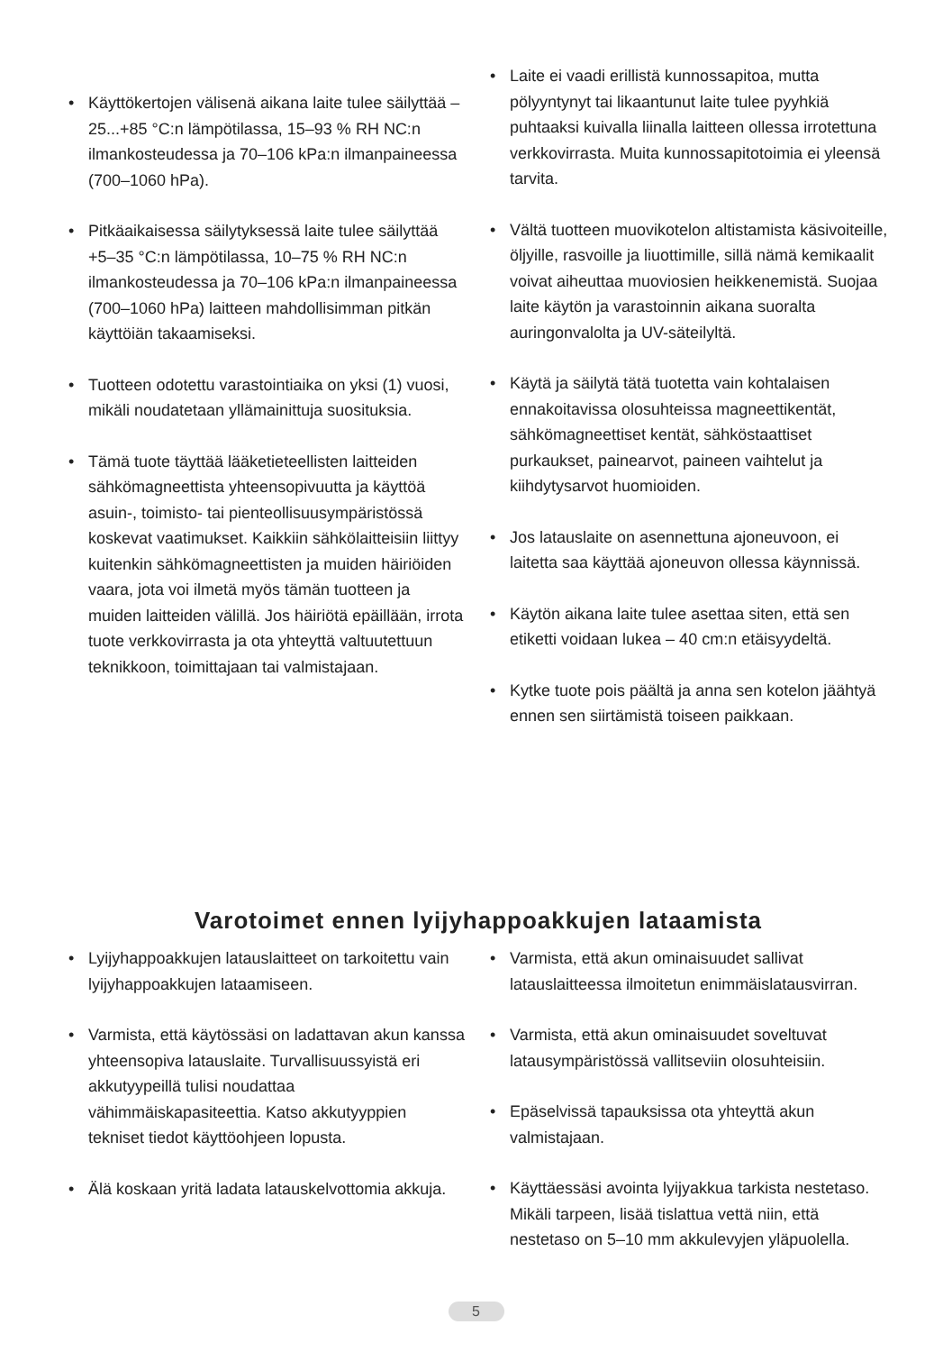• Käyttökertojen välisenä aikana laite tulee säilyttää –25...+85 °C:n lämpötilassa, 15–93 % RH NC:n ilmankosteudessa ja 70–106 kPa:n ilmanpaineessa (700–1060 hPa).
• Pitkäaikaisessa säilytyksessä laite tulee säilyttää +5–35 °C:n lämpötilassa, 10–75 % RH NC:n ilmankosteudessa ja 70–106 kPa:n ilmanpaineessa (700–1060 hPa) laitteen mahdollisimman pitkän käyttöiän takaamiseksi.
• Tuotteen odotettu varastointiaika on yksi (1) vuosi, mikäli noudatetaan yllämainittuja suosituksia.
• Tämä tuote täyttää lääketieteellisten laitteiden sähkömagneettista yhteensopivuutta ja käyttöä asuin-, toimisto- tai pienteollisuusympäristössä koskevat vaatimukset. Kaikkiin sähkölaitteisiin liittyy kuitenkin sähkömagneettisten ja muiden häiriöiden vaara, jota voi ilmetä myös tämän tuotteen ja muiden laitteiden välillä. Jos häiriötä epäillään, irrota tuote verkkovirrasta ja ota yhteyttä valtuutettuun teknikkoon, toimittajaan tai valmistajaan.
• Laite ei vaadi erillistä kunnossapitoa, mutta pölyyntynyt tai likaantunut laite tulee pyyhkiä puhtaaksi kuivalla liinalla laitteen ollessa irrotettuna verkkovirrasta. Muita kunnossapitotoimia ei yleensä tarvita.
• Vältä tuotteen muovikotelon altistamista käsivoiteille, öljyille, rasvoille ja liuottimille, sillä nämä kemikaalit voivat aiheuttaa muoviosien heikkenemistä. Suojaa laite käytön ja varastoinnin aikana suoralta auringonvalolta ja UV-säteilyltä.
• Käytä ja säilytä tätä tuotetta vain kohtalaisen ennakoitavissa olosuhteissa magneettikentät, sähkömagneettiset kentät, sähköstaattiset purkaukset, painearvot, paineen vaihtelut ja kiihdytysarvot huomioiden.
• Jos latauslaite on asennettuna ajoneuvoon, ei laitetta saa käyttää ajoneuvon ollessa käynnissä.
• Käytön aikana laite tulee asettaa siten, että sen etiketti voidaan lukea – 40 cm:n etäisyydeltä.
• Kytke tuote pois päältä ja anna sen kotelon jäähtyä ennen sen siirtämistä toiseen paikkaan.
Varotoimet ennen lyijyhappoakkujen lataamista
• Lyijyhappoakkujen latauslaitteet on tarkoitettu vain lyijyhappoakkujen lataamiseen.
• Varmista, että käytössäsi on ladattavan akun kanssa yhteensopiva latauslaite. Turvallisuussyistä eri akkutyypeillä tulisi noudattaa vähimmäiskapasiteettia. Katso akkutyyppien tekniset tiedot käyttöohjeen lopusta.
• Älä koskaan yritä ladata latauskelvottomia akkuja.
• Varmista, että akun ominaisuudet sallivat latauslaitteessa ilmoitetun enimmäislatausvirran.
• Varmista, että akun ominaisuudet soveltuvat latausympäristössä vallitseviin olosuhteisiin.
• Epäselvissä tapauksissa ota yhteyttä akun valmistajaan.
• Käyttäessäsi avointa lyijyakkua tarkista nestetaso. Mikäli tarpeen, lisää tislattua vettä niin, että nestetaso on 5–10 mm akkulevyjen yläpuolella.
5